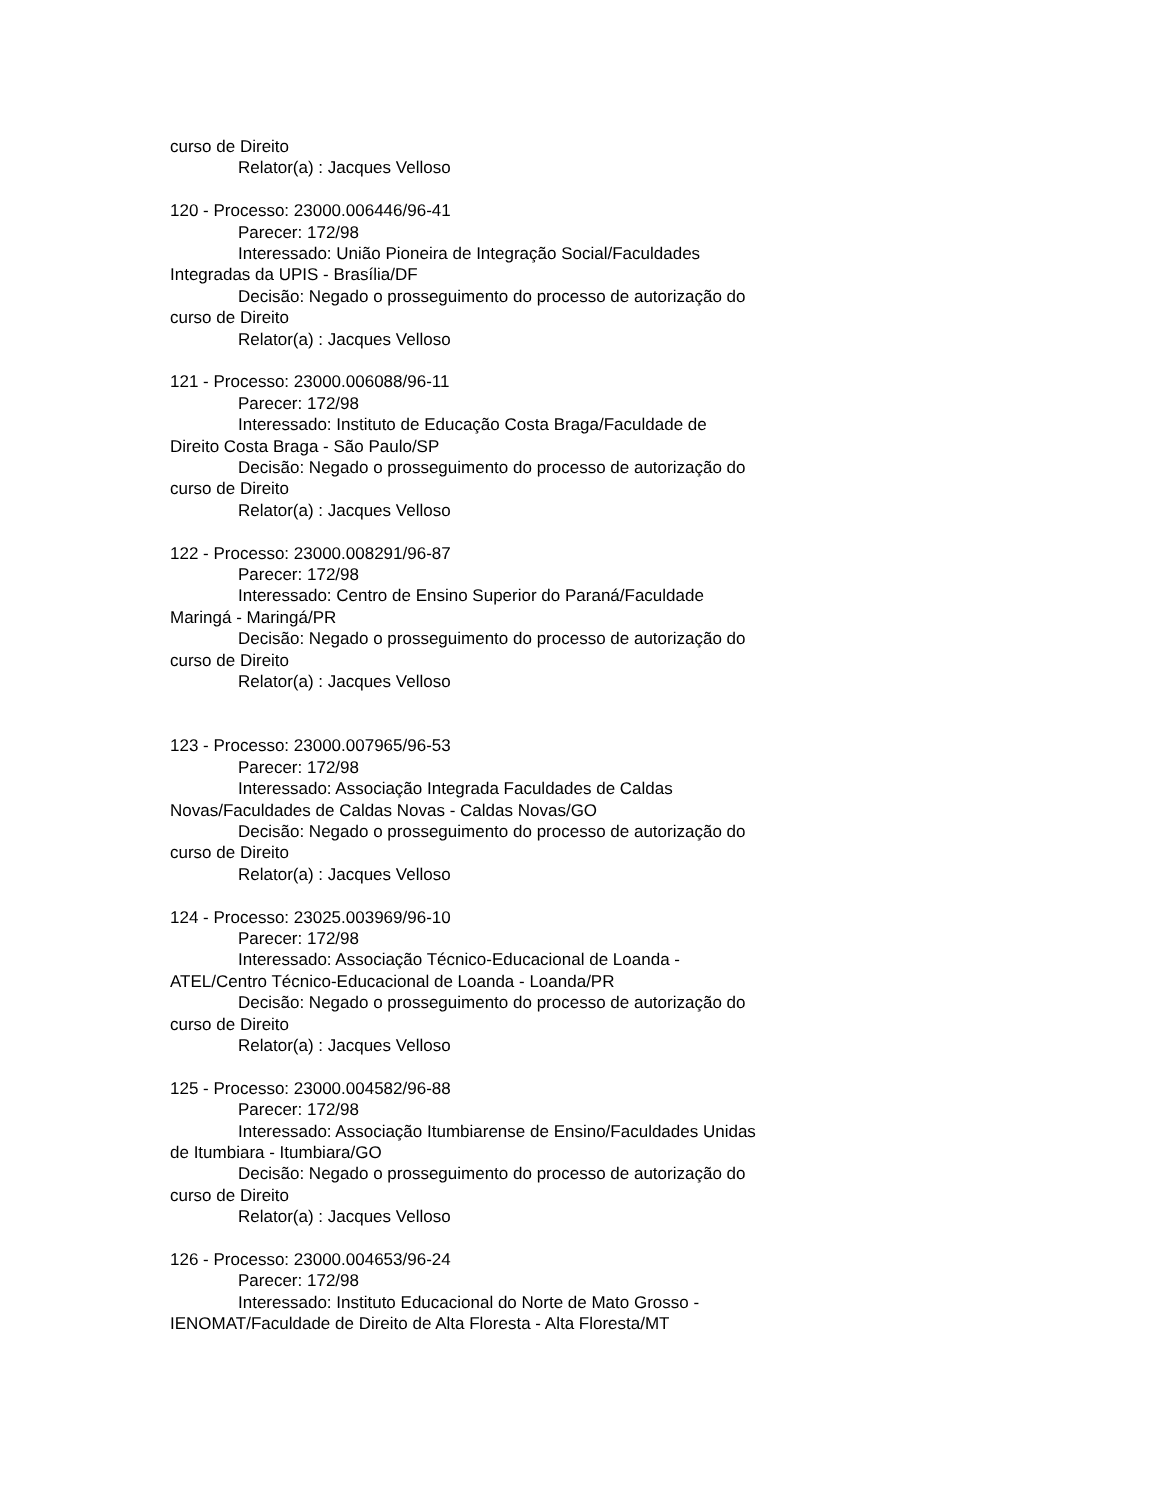curso de Direito
Relator(a) : Jacques Velloso
120 - Processo: 23000.006446/96-41
Parecer: 172/98
Interessado: União Pioneira de Integração Social/Faculdades
Integradas da UPIS - Brasília/DF
Decisão: Negado o prosseguimento do processo de autorização do
curso de Direito
Relator(a) : Jacques Velloso
121 - Processo: 23000.006088/96-11
Parecer: 172/98
Interessado: Instituto de Educação Costa Braga/Faculdade de
Direito Costa Braga - São Paulo/SP
Decisão: Negado o prosseguimento do processo de autorização do
curso de Direito
Relator(a) : Jacques Velloso
122 - Processo: 23000.008291/96-87
Parecer: 172/98
Interessado: Centro de Ensino Superior do Paraná/Faculdade
Maringá - Maringá/PR
Decisão: Negado o prosseguimento do processo de autorização do
curso de Direito
Relator(a) : Jacques Velloso
123 - Processo: 23000.007965/96-53
Parecer: 172/98
Interessado: Associação Integrada Faculdades de Caldas
Novas/Faculdades de Caldas Novas - Caldas Novas/GO
Decisão: Negado o prosseguimento do processo de autorização do
curso de Direito
Relator(a) : Jacques Velloso
124 - Processo: 23025.003969/96-10
Parecer: 172/98
Interessado: Associação Técnico-Educacional de Loanda -
ATEL/Centro Técnico-Educacional de Loanda - Loanda/PR
Decisão: Negado o prosseguimento do processo de autorização do
curso de Direito
Relator(a) : Jacques Velloso
125 - Processo: 23000.004582/96-88
Parecer: 172/98
Interessado: Associação Itumbiarense de Ensino/Faculdades Unidas
de Itumbiara - Itumbiara/GO
Decisão: Negado o prosseguimento do processo de autorização do
curso de Direito
Relator(a) : Jacques Velloso
126 - Processo: 23000.004653/96-24
Parecer: 172/98
Interessado: Instituto Educacional do Norte de Mato Grosso -
IENOMAT/Faculdade de Direito de Alta Floresta - Alta Floresta/MT